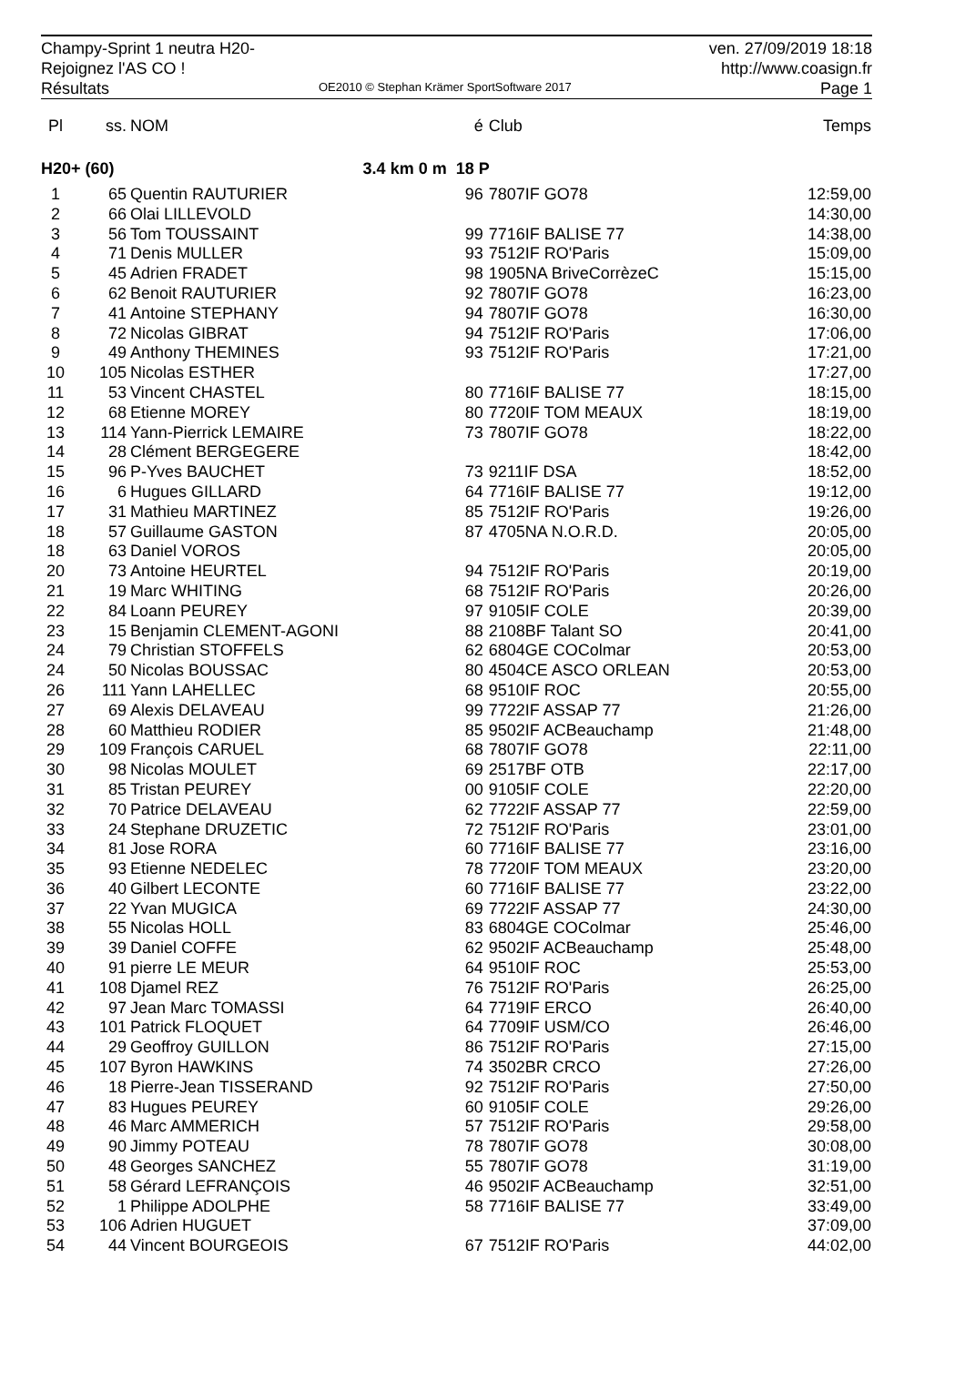Champy-Sprint 1 neutra H20-
Rejoignez l'AS CO !
Résultats
OE2010 © Stephan Krämer SportSoftware 2017
ven. 27/09/2019 18:18
http://www.coasign.fr
Page 1
| Pl | ss. | NOM | é | Club | Temps |
| --- | --- | --- | --- | --- | --- |
| H20+ (60) | | 3.4 km 0 m | 18 P | | |
| 1 | 65 | Quentin RAUTURIER | 96 | 7807IF GO78 | 12:59,00 |
| 2 | 66 | Olai LILLEVOLD | | | 14:30,00 |
| 3 | 56 | Tom TOUSSAINT | 99 | 7716IF BALISE 77 | 14:38,00 |
| 4 | 71 | Denis MULLER | 93 | 7512IF RO'Paris | 15:09,00 |
| 5 | 45 | Adrien FRADET | 98 | 1905NA BriveCorrèzeC | 15:15,00 |
| 6 | 62 | Benoit RAUTURIER | 92 | 7807IF GO78 | 16:23,00 |
| 7 | 41 | Antoine STEPHANY | 94 | 7807IF GO78 | 16:30,00 |
| 8 | 72 | Nicolas GIBRAT | 94 | 7512IF RO'Paris | 17:06,00 |
| 9 | 49 | Anthony THEMINES | 93 | 7512IF RO'Paris | 17:21,00 |
| 10 | 105 | Nicolas ESTHER | | | 17:27,00 |
| 11 | 53 | Vincent CHASTEL | 80 | 7716IF BALISE 77 | 18:15,00 |
| 12 | 68 | Etienne MOREY | 80 | 7720IF TOM MEAUX | 18:19,00 |
| 13 | 114 | Yann-Pierrick LEMAIRE | 73 | 7807IF GO78 | 18:22,00 |
| 14 | 28 | Clément BERGEGERE | | | 18:42,00 |
| 15 | 96 | P-Yves BAUCHET | 73 | 9211IF DSA | 18:52,00 |
| 16 | 6 | Hugues GILLARD | 64 | 7716IF BALISE 77 | 19:12,00 |
| 17 | 31 | Mathieu MARTINEZ | 85 | 7512IF RO'Paris | 19:26,00 |
| 18 | 57 | Guillaume GASTON | 87 | 4705NA N.O.R.D. | 20:05,00 |
| 18 | 63 | Daniel VOROS | | | 20:05,00 |
| 20 | 73 | Antoine HEURTEL | 94 | 7512IF RO'Paris | 20:19,00 |
| 21 | 19 | Marc WHITING | 68 | 7512IF RO'Paris | 20:26,00 |
| 22 | 84 | Loann PEUREY | 97 | 9105IF COLE | 20:39,00 |
| 23 | 15 | Benjamin CLEMENT-AGONI | 88 | 2108BF Talant SO | 20:41,00 |
| 24 | 79 | Christian STOFFELS | 62 | 6804GE COColmar | 20:53,00 |
| 24 | 50 | Nicolas BOUSSAC | 80 | 4504CE ASCO ORLEAN | 20:53,00 |
| 26 | 111 | Yann LAHELLEC | 68 | 9510IF ROC | 20:55,00 |
| 27 | 69 | Alexis DELAVEAU | 99 | 7722IF ASSAP 77 | 21:26,00 |
| 28 | 60 | Matthieu RODIER | 85 | 9502IF ACBeauchamp | 21:48,00 |
| 29 | 109 | François CARUEL | 68 | 7807IF GO78 | 22:11,00 |
| 30 | 98 | Nicolas MOULET | 69 | 2517BF OTB | 22:17,00 |
| 31 | 85 | Tristan PEUREY | 00 | 9105IF COLE | 22:20,00 |
| 32 | 70 | Patrice DELAVEAU | 62 | 7722IF ASSAP 77 | 22:59,00 |
| 33 | 24 | Stephane DRUZETIC | 72 | 7512IF RO'Paris | 23:01,00 |
| 34 | 81 | Jose RORA | 60 | 7716IF BALISE 77 | 23:16,00 |
| 35 | 93 | Etienne NEDELEC | 78 | 7720IF TOM MEAUX | 23:20,00 |
| 36 | 40 | Gilbert LECONTE | 60 | 7716IF BALISE 77 | 23:22,00 |
| 37 | 22 | Yvan MUGICA | 69 | 7722IF ASSAP 77 | 24:30,00 |
| 38 | 55 | Nicolas HOLL | 83 | 6804GE COColmar | 25:46,00 |
| 39 | 39 | Daniel COFFE | 62 | 9502IF ACBeauchamp | 25:48,00 |
| 40 | 91 | pierre LE MEUR | 64 | 9510IF ROC | 25:53,00 |
| 41 | 108 | Djamel REZ | 76 | 7512IF RO'Paris | 26:25,00 |
| 42 | 97 | Jean Marc TOMASSI | 64 | 7719IF ERCO | 26:40,00 |
| 43 | 101 | Patrick FLOQUET | 64 | 7709IF USM/CO | 26:46,00 |
| 44 | 29 | Geoffroy GUILLON | 86 | 7512IF RO'Paris | 27:15,00 |
| 45 | 107 | Byron HAWKINS | 74 | 3502BR CRCO | 27:26,00 |
| 46 | 18 | Pierre-Jean TISSERAND | 92 | 7512IF RO'Paris | 27:50,00 |
| 47 | 83 | Hugues PEUREY | 60 | 9105IF COLE | 29:26,00 |
| 48 | 46 | Marc AMMERICH | 57 | 7512IF RO'Paris | 29:58,00 |
| 49 | 90 | Jimmy POTEAU | 78 | 7807IF GO78 | 30:08,00 |
| 50 | 48 | Georges SANCHEZ | 55 | 7807IF GO78 | 31:19,00 |
| 51 | 58 | Gérard LEFRANÇOIS | 46 | 9502IF ACBeauchamp | 32:51,00 |
| 52 | 1 | Philippe ADOLPHE | 58 | 7716IF BALISE 77 | 33:49,00 |
| 53 | 106 | Adrien HUGUET | | | 37:09,00 |
| 54 | 44 | Vincent BOURGEOIS | 67 | 7512IF RO'Paris | 44:02,00 |